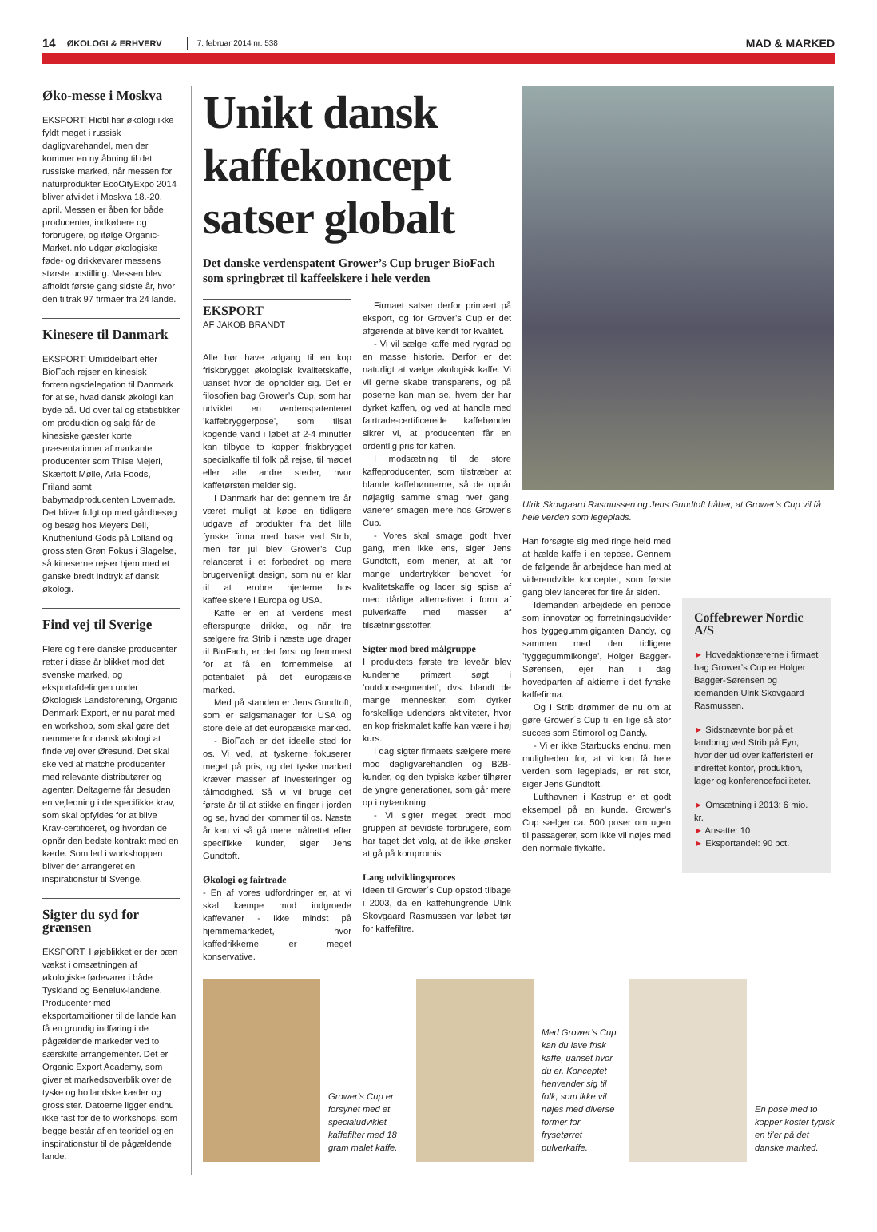14 ØKOLOGI & ERHVERV 7. februar 2014 nr. 538 MAD & MARKED
Øko-messe i Moskva
EKSPORT: Hidtil har økologi ikke fyldt meget i russisk dagligvarehandel, men der kommer en ny åbning til det russiske marked, når messen for naturprodukter EcoCityExpo 2014 bliver afviklet i Moskva 18.-20. april. Messen er åben for både producenter, indkøbere og forbrugere, og ifølge Organic-Market.info udgør økologiske føde- og drikkevarer messens største udstilling. Messen blev afholdt første gang sidste år, hvor den tiltrak 97 firmaer fra 24 lande.
Kinesere til Danmark
EKSPORT: Umiddelbart efter BioFach rejser en kinesisk forretningsdelegation til Danmark for at se, hvad dansk økologi kan byde på. Ud over tal og statistikker om produktion og salg får de kinesiske gæster korte præsentationer af markante producenter som Thise Mejeri, Skærtoft Mølle, Arla Foods, Friland samt babymadproducenten Lovemade. Det bliver fulgt op med gårdbesøg og besøg hos Meyers Deli, Knuthenlund Gods på Lolland og grossisten Grøn Fokus i Slagelse, så kineserne rejser hjem med et ganske bredt indtryk af dansk økologi.
Find vej til Sverige
Flere og flere danske producenter retter i disse år blikket mod det svenske marked, og eksportafdelingen under Økologisk Landsforening, Organic Denmark Export, er nu parat med en workshop, som skal gøre det nemmere for dansk økologi at finde vej over Øresund. Det skal ske ved at matche producenter med relevante distributører og agenter. Deltagerne får desuden en vejledning i de specifikke krav, som skal opfyldes for at blive Krav-certificeret, og hvordan de opnår den bedste kontrakt med en kæde. Som led i workshoppen bliver der arrangeret en inspirationstur til Sverige.
Sigter du syd for grænsen
EKSPORT: I øjeblikket er der pæn vækst i omsætningen af økologiske fødevarer i både Tyskland og Benelux-landene. Producenter med eksportambitioner til de lande kan få en grundig indføring i de pågældende markeder ved to særskilte arrangementer. Det er Organic Export Academy, som giver et markedsoverblik over de tyske og hollandske kæder og grossister. Datoerne ligger endnu ikke fast for de to workshops, som begge består af en teoridel og en inspirationstur til de pågældende lande.
Unikt dansk kaffekoncept satser globalt
Det danske verdenspatent Grower’s Cup bruger BioFach som springbræt til kaffeelskere i hele verden
EKSPORT
AF JAKOB BRANDT
Alle bør have adgang til en kop friskbrygget økologisk kvalitetskaffe, uanset hvor de opholder sig. Det er filosofien bag Grower’s Cup, som har udviklet en verdenspatenteret ’kaffebryggerpose’, som tilsat kogende vand i løbet af 2-4 minutter kan tilbyde to kopper friskbrygget specialkaffe til folk på rejse, til mødet eller alle andre steder, hvor kaffetørsten melder sig.
I Danmark har det gennem tre år været muligt at købe en tidligere udgave af produkter fra det lille fynske firma med base ved Strib, men før jul blev Grower’s Cup relanceret i et forbedret og mere brugervenligt design, som nu er klar til at erobre hjerterne hos kaffeelskere i Europa og USA.
Kaffe er en af verdens mest efterspurgte drikke, og når tre sælgere fra Strib i næste uge drager til BioFach, er det først og fremmest for at få en fornemmelse af potentialet på det europæiske marked.
Med på standen er Jens Gundtoft, som er salgsmanager for USA og store dele af det europæiske marked.
- BioFach er det ideelle sted for os. Vi ved, at tyskerne fokuserer meget på pris, og det tyske marked kræver masser af investeringer og tålmodighed. Så vi vil bruge det første år til at stikke en finger i jorden og se, hvad der kommer til os. Næste år kan vi så gå mere målrettet efter specifikke kunder, siger Jens Gundtoft.
Økologi og fairtrade
- En af vores udfordringer er, at vi skal kæmpe mod indgroede kaffevaner - ikke mindst på hjemmemarkedet, hvor kaffedrikkerne er meget konservative.
Firmaet satser derfor primært på eksport, og for Grover’s Cup er det afgørende at blive kendt for kvalitet.
- Vi vil sælge kaffe med rygrad og en masse historie. Derfor er det naturligt at vælge økologisk kaffe. Vi vil gerne skabe transparens, og på poserne kan man se, hvem der har dyrket kaffen, og ved at handle med fairtrade-certificerede kaffebønder sikrer vi, at producenten får en ordentlig pris for kaffen.
I modsætning til de store kaffeproducenter, som tilstræber at blande kaffebønnerne, så de opnår nøjagtig samme smag hver gang, varierer smagen mere hos Grower’s Cup.
- Vores skal smage godt hver gang, men ikke ens, siger Jens Gundtoft, som mener, at alt for mange undertrykker behovet for kvalitetskaffe og lader sig spise af med dårlige alternativer i form af pulverkaffe med masser af tilsætningsstoffer.
Sigter mod bred målgruppe
I produktets første tre leveår blev kunderne primært søgt i ’outdoorsegmentet’, dvs. blandt de mange mennesker, som dyrker forskellige udendørs aktiviteter, hvor en kop friskmalet kaffe kan være i høj kurs.
I dag sigter firmaets sælgere mere mod dagligvarehandlen og B2B-kunder, og den typiske køber tilhører de yngre generationer, som går mere op i nytænkning.
- Vi sigter meget bredt mod gruppen af bevidste forbrugere, som har taget det valg, at de ikke ønsker at gå på kompromis
Lang udviklingsproces
Ideen til Grower´s Cup opstod tilbage i 2003, da en kaffehungrende Ulrik Skovgaard Rasmussen var løbet tør for kaffefiltre.
Ulrik Skovgaard Rasmussen og Jens Gundtoft håber, at Grower’s Cup vil få hele verden som legeplads.
Han forsøgte sig med ringe held med at hælde kaffe i en tepose. Gennem de følgende år arbejdede han med at videreudvikle konceptet, som første gang blev lanceret for fire år siden.
Idemanden arbejdede en periode som innovatør og forretningsudvikler hos tyggegummigiganten Dandy, og sammen med den tidligere ’tyggegummikonge’, Holger Bagger-Sørensen, ejer han i dag hovedparten af aktierne i det fynske kaffefirma.
Og i Strib drømmer de nu om at gøre Grower´s Cup til en lige så stor succes som Stimorol og Dandy.
- Vi er ikke Starbucks endnu, men muligheden for, at vi kan få hele verden som legeplads, er ret stor, siger Jens Gundtoft.
Lufthavnen i Kastrup er et godt eksempel på en kunde. Grower’s Cup sælger ca. 500 poser om ugen til passagerer, som ikke vil nøjes med den normale flykaffe.
Coffebrewer Nordic A/S
► Hovedaktionærerne i firmaet bag Grower’s Cup er Holger Bagger-Sørensen og idemanden Ulrik Skovgaard Rasmussen.
► Sidstnævnte bor på et landbrug ved Strib på Fyn, hvor der ud over kafferisteri er indrettet kontor, produktion, lager og konferencefaciliteter.
► Omsætning i 2013: 6 mio. kr.
► Ansatte: 10
► Eksportandel: 90 pct.
Grower’s Cup er forsynet med et specialudviklet kaffefilter med 18 gram malet kaffe.
Med Grower’s Cup kan du lave frisk kaffe, uanset hvor du er. Konceptet henvender sig til folk, som ikke vil nøjes med diverse former for frysetørret pulverkaffe.
En pose med to kopper koster typisk en ti’er på det danske marked.